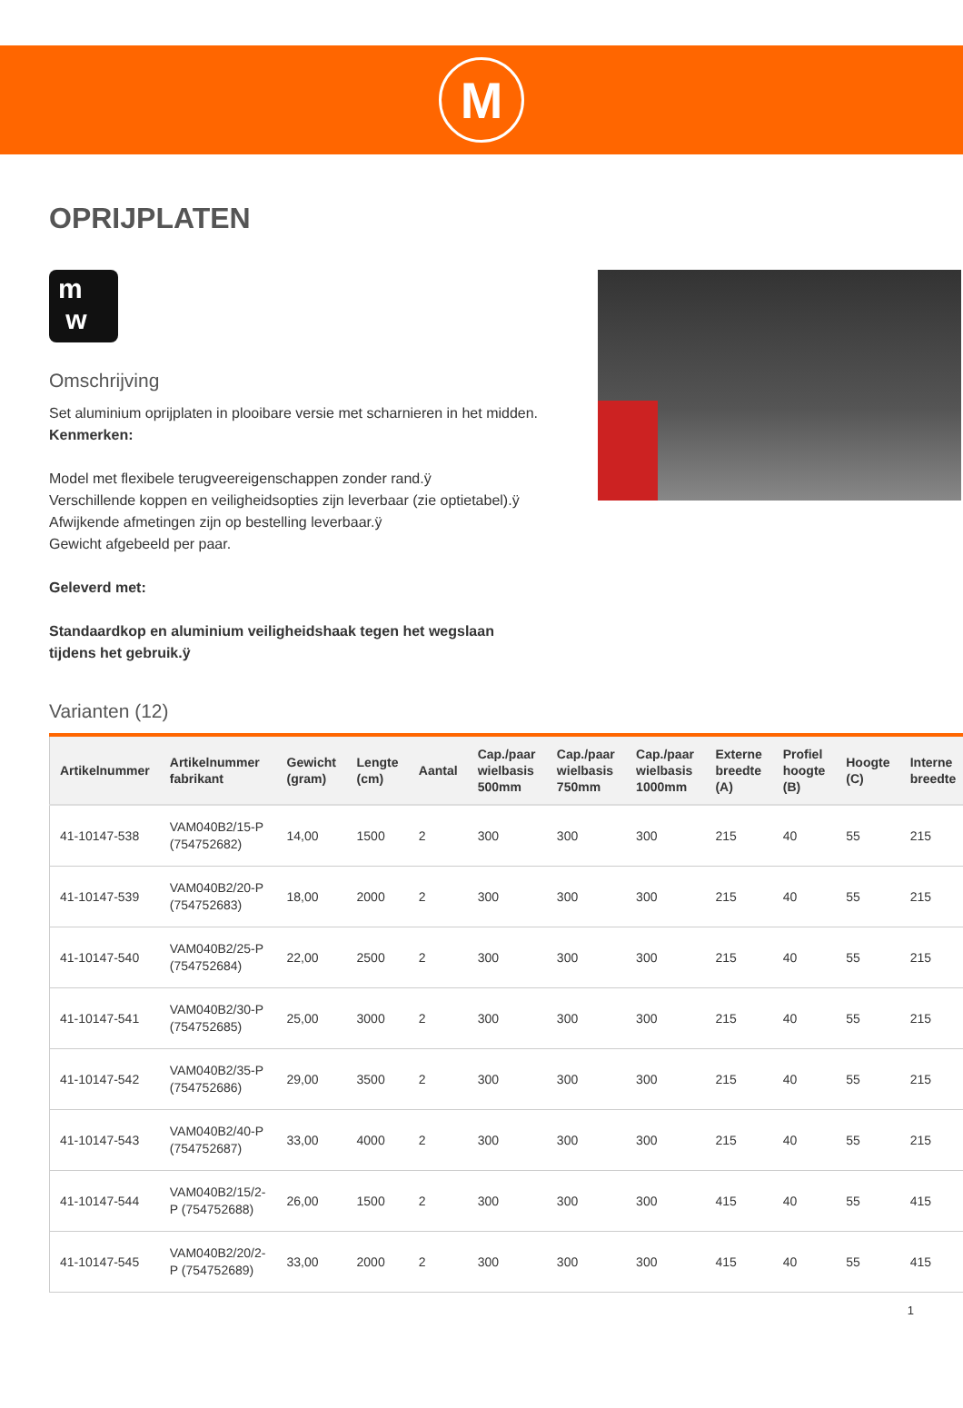M
OPRIJPLATEN
m
w
Omschrijving
Set aluminium oprijplaten in plooibare versie met scharnieren in het midden.
Kenmerken:
Model met flexibele terugveereigenschappen zonder rand.ÿ
Verschillende koppen en veiligheidsopties zijn leverbaar (zie optietabel).ÿ
Afwijkende afmetingen zijn op bestelling leverbaar.ÿ
Gewicht afgebeeld per paar.
Geleverd met:
Standaardkop en aluminium veiligheidshaak tegen het wegslaan tijdens het gebruik.ÿ
Varianten (12)
| Artikelnummer | Artikelnummer fabrikant | Gewicht (gram) | Lengte (cm) | Aantal | Cap./paar wielbasis 500mm | Cap./paar wielbasis 750mm | Cap./paar wielbasis 1000mm | Externe breedte (A) | Profiel hoogte (B) | Hoogte (C) | Interne breedte |
| --- | --- | --- | --- | --- | --- | --- | --- | --- | --- | --- | --- |
| 41-10147-538 | VAM040B2/15-P (754752682) | 14,00 | 1500 | 2 | 300 | 300 | 300 | 215 | 40 | 55 | 215 |
| 41-10147-539 | VAM040B2/20-P (754752683) | 18,00 | 2000 | 2 | 300 | 300 | 300 | 215 | 40 | 55 | 215 |
| 41-10147-540 | VAM040B2/25-P (754752684) | 22,00 | 2500 | 2 | 300 | 300 | 300 | 215 | 40 | 55 | 215 |
| 41-10147-541 | VAM040B2/30-P (754752685) | 25,00 | 3000 | 2 | 300 | 300 | 300 | 215 | 40 | 55 | 215 |
| 41-10147-542 | VAM040B2/35-P (754752686) | 29,00 | 3500 | 2 | 300 | 300 | 300 | 215 | 40 | 55 | 215 |
| 41-10147-543 | VAM040B2/40-P (754752687) | 33,00 | 4000 | 2 | 300 | 300 | 300 | 215 | 40 | 55 | 215 |
| 41-10147-544 | VAM040B2/15/2-P (754752688) | 26,00 | 1500 | 2 | 300 | 300 | 300 | 415 | 40 | 55 | 415 |
| 41-10147-545 | VAM040B2/20/2-P (754752689) | 33,00 | 2000 | 2 | 300 | 300 | 300 | 415 | 40 | 55 | 415 |
1